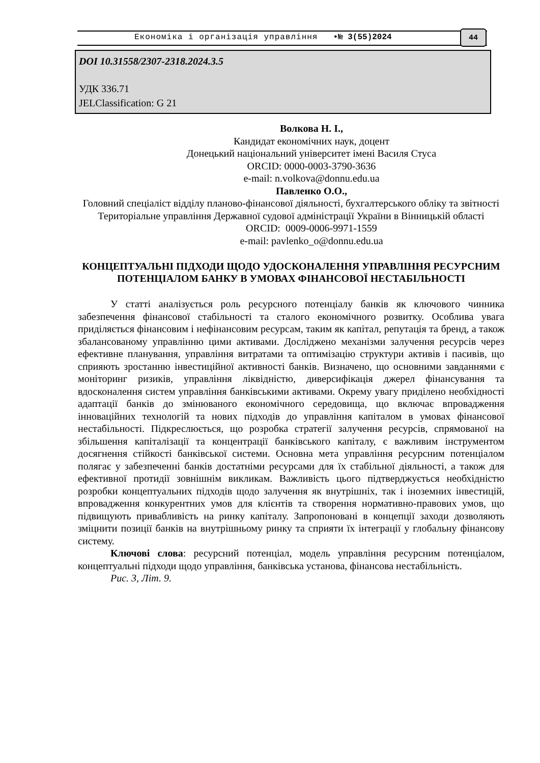Економіка і організація управління •№ 3(55)2024 44
DOI 10.31558/2307-2318.2024.3.5
УДК 336.71
JELClassification: G 21
Волкова Н. І.,
Кандидат економічних наук, доцент
Донецький національний університет імені Василя Стуса
ORCID: 0000-0003-3790-3636
e-mail: n.volkova@donnu.edu.ua
Павленко О.О.,
Головний спеціаліст відділу планово-фінансової діяльності, бухгалтерського обліку та звітності
Територіальне управління Державної судової адміністрації України в Вінницькій області
ORCID: 0009-0006-9971-1559
e-mail: pavlenko_o@donnu.edu.ua
КОНЦЕПТУАЛЬНІ ПІДХОДИ ЩОДО УДОСКОНАЛЕННЯ УПРАВЛІННЯ РЕСУРСНИМ ПОТЕНЦІАЛОМ БАНКУ В УМОВАХ ФІНАНСОВОЇ НЕСТАБІЛЬНОСТІ
У статті аналізується роль ресурсного потенціалу банків як ключового чинника забезпечення фінансової стабільності та сталого економічного розвитку. Особлива увага приділяється фінансовим і нефінансовим ресурсам, таким як капітал, репутація та бренд, а також збалансованому управлінню цими активами. Досліджено механізми залучення ресурсів через ефективне планування, управління витратами та оптимізацію структури активів і пасивів, що сприяють зростанню інвестиційної активності банків. Визначено, що основними завданнями є моніторинг ризиків, управління ліквідністю, диверсифікація джерел фінансування та вдосконалення систем управління банківськими активами. Окрему увагу приділено необхідності адаптації банків до змінюваного економічного середовища, що включає впровадження інноваційних технологій та нових підходів до управління капіталом в умовах фінансової нестабільності. Підкреслюється, що розробка стратегії залучення ресурсів, спрямованої на збільшення капіталізації та концентрації банківського капіталу, є важливим інструментом досягнення стійкості банківської системи. Основна мета управління ресурсним потенціалом полягає у забезпеченні банків достатніми ресурсами для їх стабільної діяльності, а також для ефективної протидії зовнішнім викликам. Важливість цього підтверджується необхідністю розробки концептуальних підходів щодо залучення як внутрішніх, так і іноземних інвестицій, впровадження конкурентних умов для клієнтів та створення нормативно-правових умов, що підвищують привабливість на ринку капіталу. Запропоновані в концепції заходи дозволяють зміцнити позиції банків на внутрішньому ринку та сприяти їх інтеграції у глобальну фінансову систему.
Ключові слова: ресурсний потенціал, модель управління ресурсним потенціалом, концептуальні підходи щодо управління, банківська установа, фінансова нестабільність.
Рис. 3, Літ. 9.